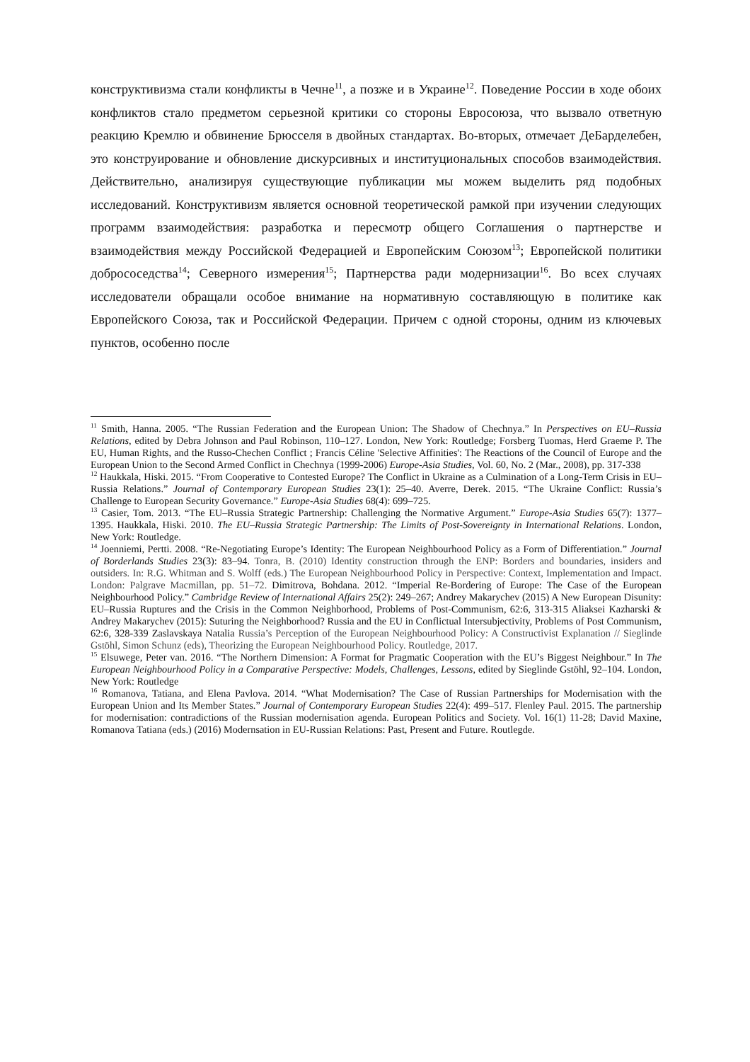конструктивизма стали конфликты в Чечне<sup>11</sup>, а позже и в Украине<sup>12</sup>. Поведение России в ходе обоих конфликтов стало предметом серьезной критики со стороны Евросоюза, что вызвало ответную реакцию Кремлю и обвинение Брюсселя в двойных стандартах. Во-вторых, отмечает ДеБарделебен, это конструирование и обновление дискурсивных и институциональных способов взаимодействия. Действительно, анализируя существующие публикации мы можем выделить ряд подобных исследований. Конструктивизм является основной теоретической рамкой при изучении следующих программ взаимодействия: разработка и пересмотр общего Соглашения о партнерстве и взаимодействия между Российской Федерацией и Европейским Союзом<sup>13</sup>; Европейской политики добрососедства<sup>14</sup>; Северного измерения<sup>15</sup>; Партнерства ради модернизации<sup>16</sup>. Во всех случаях исследователи обращали особое внимание на нормативную составляющую в политике как Европейского Союза, так и Российской Федерации. Причем с одной стороны, одним из ключевых пунктов, особенно после
<sup>11</sup> Smith, Hanna. 2005. “The Russian Federation and the European Union: The Shadow of Chechnya.” In Perspectives on EU–Russia Relations, edited by Debra Johnson and Paul Robinson, 110–127. London, New York: Routledge; Forsberg Tuomas, Herd Graeme P. The EU, Human Rights, and the Russo-Chechen Conflict ; Francis Céline 'Selective Affinities': The Reactions of the Council of Europe and the European Union to the Second Armed Conflict in Chechnya (1999-2006) Europe-Asia Studies, Vol. 60, No. 2 (Mar., 2008), pp. 317-338
<sup>12</sup> Haukkala, Hiski. 2015. “From Cooperative to Contested Europe? The Conflict in Ukraine as a Culmination of a Long-Term Crisis in EU–Russia Relations.” Journal of Contemporary European Studies 23(1): 25–40. Averre, Derek. 2015. “The Ukraine Conflict: Russia’s Challenge to European Security Governance.” Europe-Asia Studies 68(4): 699–725.
<sup>13</sup> Casier, Tom. 2013. “The EU–Russia Strategic Partnership: Challenging the Normative Argument.” Europe-Asia Studies 65(7): 1377–1395. Haukkala, Hiski. 2010. The EU–Russia Strategic Partnership: The Limits of Post-Sovereignty in International Relations. London, New York: Routledge.
<sup>14</sup> Joenniemi, Pertti. 2008. “Re-Negotiating Europe’s Identity: The European Neighbourhood Policy as a Form of Differentiation.” Journal of Borderlands Studies 23(3): 83–94. Tonra, B. (2010) Identity construction through the ENP: Borders and boundaries, insiders and outsiders. In: R.G. Whitman and S. Wolff (eds.) The European Neighbourhood Policy in Perspective: Context, Implementation and Impact. London: Palgrave Macmillan, pp. 51–72. Dimitrova, Bohdana. 2012. “Imperial Re-Bordering of Europe: The Case of the European Neighbourhood Policy.” Cambridge Review of International Affairs 25(2): 249–267; Andrey Makarychev (2015) A New European Disunity: EU–Russia Ruptures and the Crisis in the Common Neighborhood, Problems of Post-Communism, 62:6, 313-315 Aliaksei Kazharski & Andrey Makarychev (2015): Suturing the Neighborhood? Russia and the EU in Conflictual Intersubjectivity, Problems of Post Communism, 62:6, 328-339 Zaslavskaya Natalia Russia’s Perception of the European Neighbourhood Policy: A Constructivist Explanation // Sieglinde Gstöhl, Simon Schunz (eds), Theorizing the European Neighbourhood Policy. Routledge, 2017.
<sup>15</sup> Elsuwege, Peter van. 2016. “The Northern Dimension: A Format for Pragmatic Cooperation with the EU’s Biggest Neighbour.” In The European Neighbourhood Policy in a Comparative Perspective: Models, Challenges, Lessons, edited by Sieglinde Gstöhl, 92–104. London, New York: Routledge
<sup>16</sup> Romanova, Tatiana, and Elena Pavlova. 2014. “What Modernisation? The Case of Russian Partnerships for Modernisation with the European Union and Its Member States.” Journal of Contemporary European Studies 22(4): 499–517. Flenley Paul. 2015. The partnership for modernisation: contradictions of the Russian modernisation agenda. European Politics and Society. Vol. 16(1) 11-28; David Maxine, Romanova Tatiana (eds.) (2016) Modernsation in EU-Russian Relations: Past, Present and Future. Routlegde.